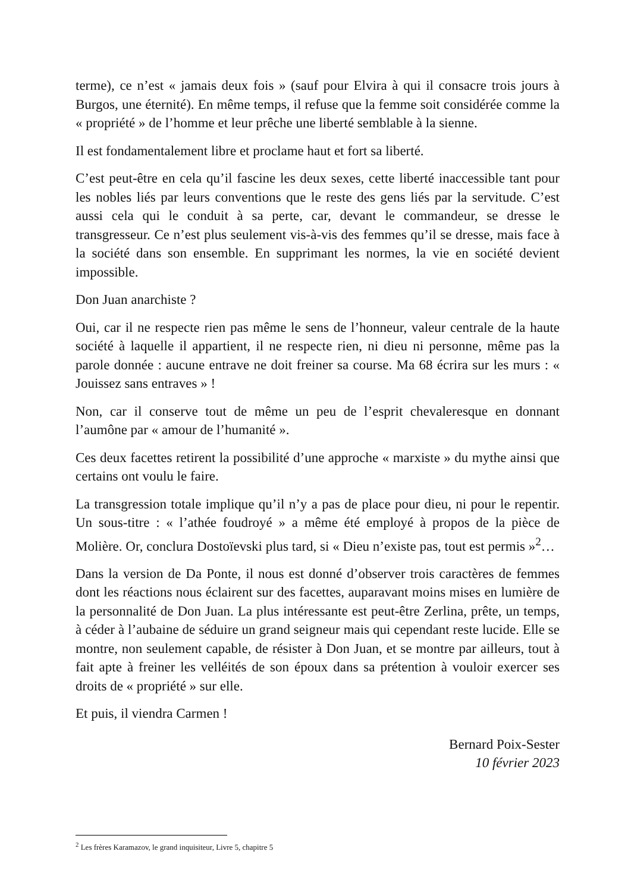terme), ce n’est « jamais deux fois » (sauf pour Elvira à qui il consacre trois jours à Burgos, une éternité). En même temps, il refuse que la femme soit considérée comme la « propriété » de l’homme et leur prêche une liberté semblable à la sienne.
Il est fondamentalement libre et proclame haut et fort sa liberté.
C’est peut-être en cela qu’il fascine les deux sexes, cette liberté inaccessible tant pour les nobles liés par leurs conventions que le reste des gens liés par la servitude. C’est aussi cela qui le conduit à sa perte, car, devant le commandeur, se dresse le transgresseur. Ce n’est plus seulement vis-à-vis des femmes qu’il se dresse, mais face à la société dans son ensemble. En supprimant les normes, la vie en société devient impossible.
Don Juan anarchiste ?
Oui, car il ne respecte rien pas même le sens de l’honneur, valeur centrale de la haute société à laquelle il appartient, il ne respecte rien, ni dieu ni personne, même pas la parole donnée : aucune entrave ne doit freiner sa course. Ma 68 écrira sur les murs : « Jouissez sans entraves » !
Non, car il conserve tout de même un peu de l’esprit chevaleresque en donnant l’aumône par « amour de l’humanité ».
Ces deux facettes retirent la possibilité d’une approche « marxiste » du mythe ainsi que certains ont voulu le faire.
La transgression totale implique qu’il n’y a pas de place pour dieu, ni pour le repentir. Un sous-titre : « l’athée foudroyé » a même été employé à propos de la pièce de Molière. Or, conclura Dostoïevski plus tard, si « Dieu n’existe pas, tout est permis »<sup>2</sup>…
Dans la version de Da Ponte, il nous est donné d’observer trois caractères de femmes dont les réactions nous éclairent sur des facettes, auparavant moins mises en lumière de la personnalité de Don Juan. La plus intéressante est peut-être Zerlina, prête, un temps, à céder à l’aubaine de séduire un grand seigneur mais qui cependant reste lucide. Elle se montre, non seulement capable, de résister à Don Juan, et se montre par ailleurs, tout à fait apte à freiner les velléités de son époux dans sa prétention à vouloir exercer ses droits de « propriété » sur elle.
Et puis, il viendra Carmen !
Bernard Poix-Sester
10 février 2023
<sup>2</sup> Les frères Karamazov, le grand inquisiteur, Livre 5, chapitre 5